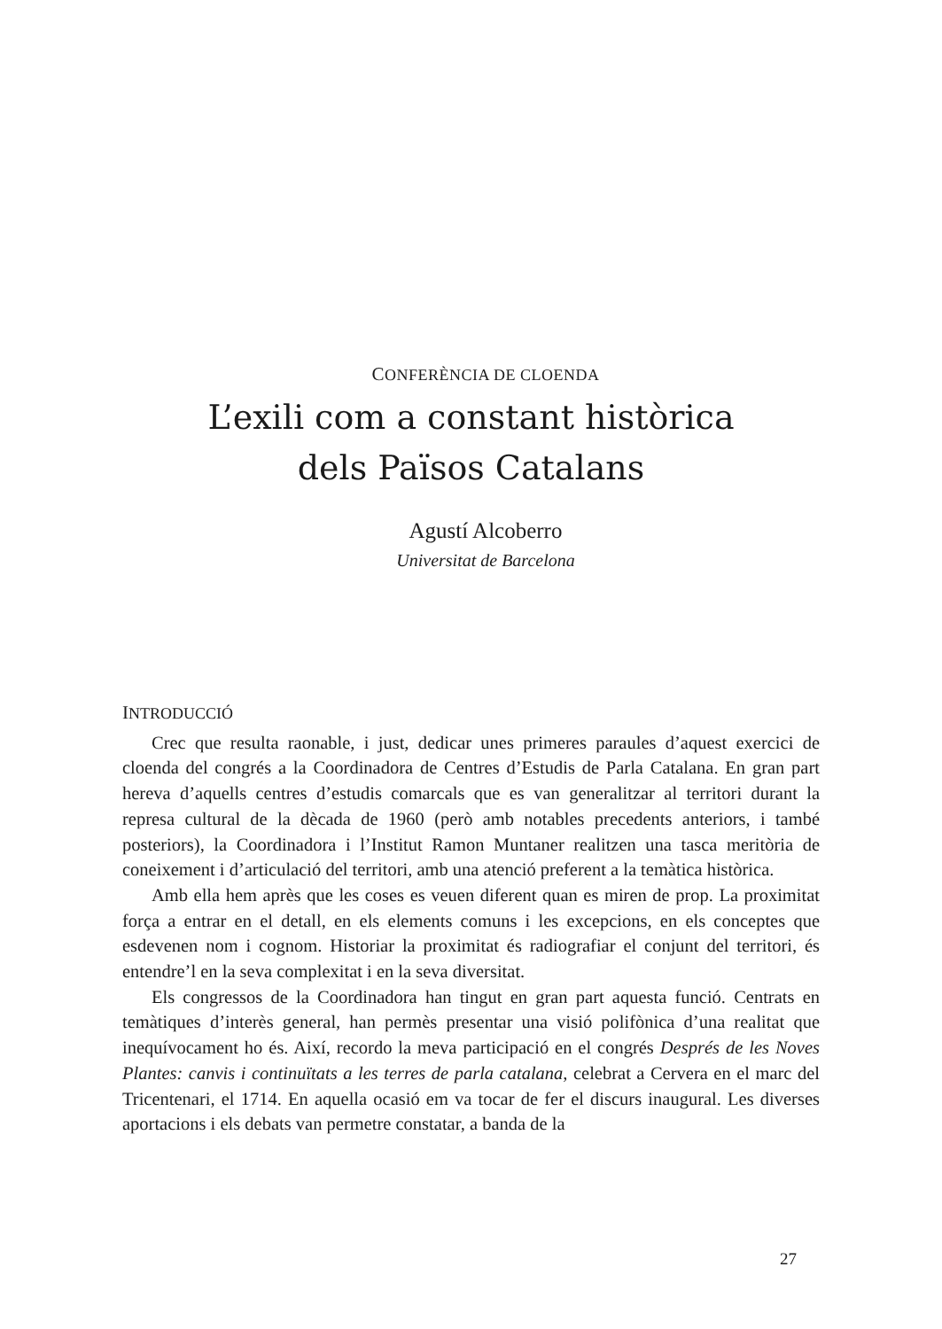CONFERÈNCIA DE CLOENDA
L’exili com a constant històrica
dels Països Catalans
Agustí Alcoberro
Universitat de Barcelona
INTRODUCCIÓ
Crec que resulta raonable, i just, dedicar unes primeres paraules d’aquest exercici de cloenda del congrés a la Coordinadora de Centres d’Estudis de Parla Catalana. En gran part hereva d’aquells centres d’estudis comarcals que es van generalitzar al territori durant la represa cultural de la dècada de 1960 (però amb notables precedents anteriors, i també posteriors), la Coordinadora i l’Institut Ramon Muntaner realitzen una tasca meritòria de coneixement i d’articulació del territori, amb una atenció preferent a la temàtica històrica.
Amb ella hem après que les coses es veuen diferent quan es miren de prop. La proximitat força a entrar en el detall, en els elements comuns i les excepcions, en els conceptes que esdevenen nom i cognom. Historiar la proximitat és radiografiar el conjunt del territori, és entendre’l en la seva complexitat i en la seva diversitat.
Els congressos de la Coordinadora han tingut en gran part aquesta funció. Centrats en temàtiques d’interès general, han permès presentar una visió polifònica d’una realitat que inequívocament ho és. Així, recordo la meva participació en el congrés Després de les Noves Plantes: canvis i continuïtats a les terres de parla catalana, celebrat a Cervera en el marc del Tricentenari, el 1714. En aquella ocasió em va tocar de fer el discurs inaugural. Les diverses aportacions i els debats van permetre constatar, a banda de la
27